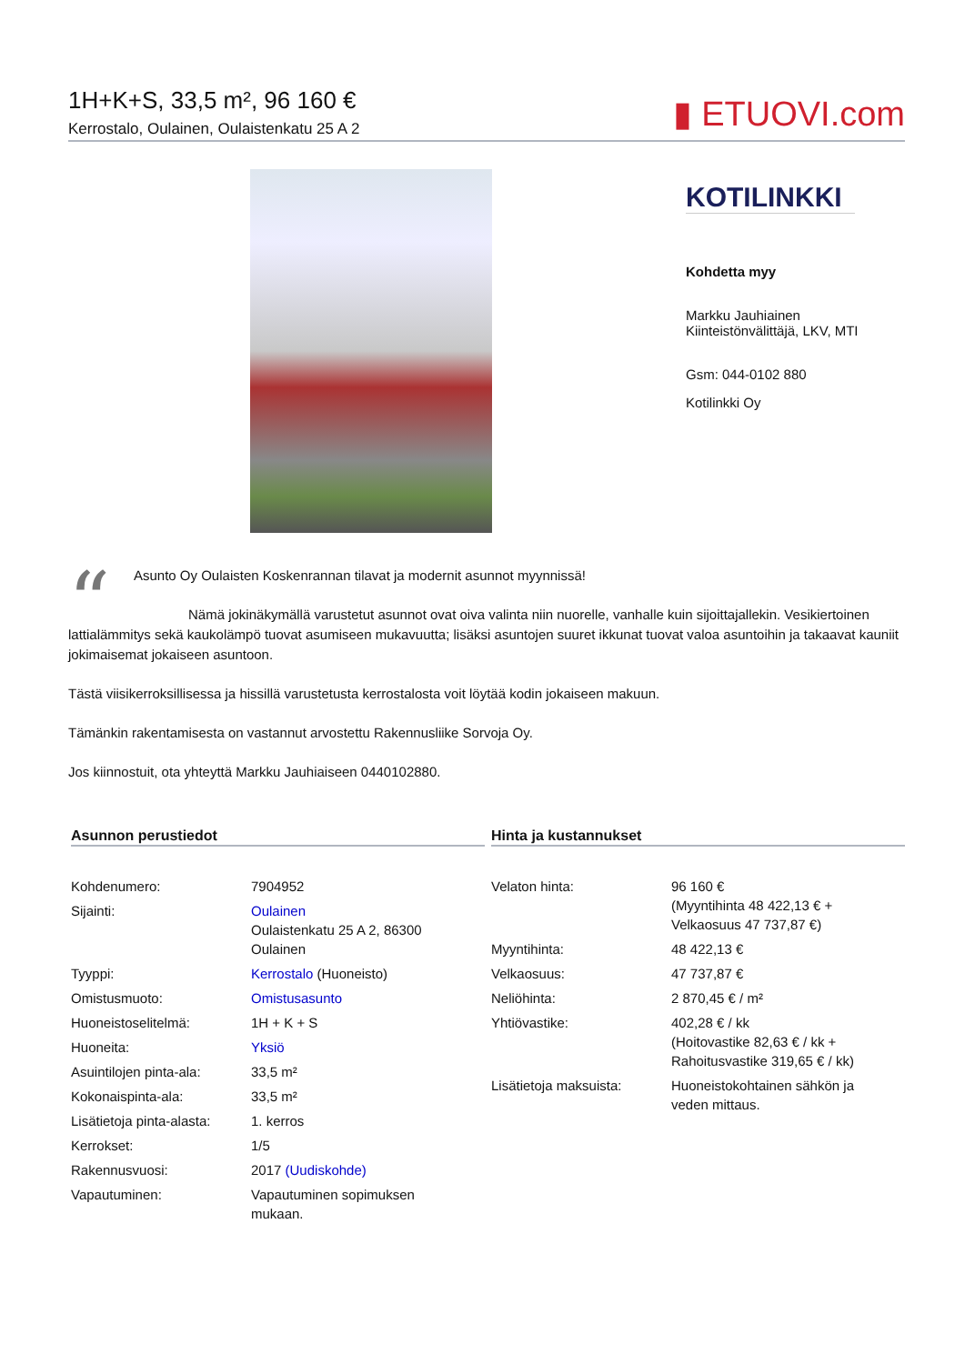1H+K+S, 33,5 m², 96 160 €
Kerrostalo, Oulainen, Oulaistenkatu 25 A 2
▮ ETUOVI.com
KOTILINKKI
Kohdetta myy
Markku Jauhiainen
Kiinteistönvälittäjä, LKV, MTI
Gsm: 044-0102 880
Kotilinkki Oy
“
Asunto Oy Oulaisten Koskenrannan tilavat ja modernit asunnot myynnissä!
Nämä jokinäkymällä varustetut asunnot ovat oiva valinta niin nuorelle, vanhalle kuin sijoittajallekin. Vesikiertoinen lattialämmitys sekä kaukolämpö tuovat asumiseen mukavuutta; lisäksi asuntojen suuret ikkunat tuovat valoa asuntoihin ja takaavat kauniit jokimaisemat jokaiseen asuntoon.
Tästä viisikerroksillisessa ja hissillä varustetusta kerrostalosta voit löytää kodin jokaiseen makuun.
Tämänkin rakentamisesta on vastannut arvostettu Rakennusliike Sorvoja Oy.
Jos kiinnostuit, ota yhteyttä Markku Jauhiaiseen 0440102880.
Asunnon perustiedot
| Kohdenumero: | 7904952 |
| Sijainti: | Oulainen Oulaistenkatu 25 A 2, 86300 Oulainen |
| Tyyppi: | Kerrostalo (Huoneisto) |
| Omistusmuoto: | Omistusasunto |
| Huoneistoselitelmä: | 1H + K + S |
| Huoneita: | Yksiö |
| Asuintilojen pinta-ala: | 33,5 m² |
| Kokonaispinta-ala: | 33,5 m² |
| Lisätietoja pinta-alasta: | 1. kerros |
| Kerrokset: | 1/5 |
| Rakennusvuosi: | 2017 (Uudiskohde) |
| Vapautuminen: | Vapautuminen sopimuksen mukaan. |
Hinta ja kustannukset
| Velaton hinta: | 96 160 € (Myyntihinta 48 422,13 € + Velkaosuus 47 737,87 €) |
| Myyntihinta: | 48 422,13 € |
| Velkaosuus: | 47 737,87 € |
| Neliöhinta: | 2 870,45 € / m² |
| Yhtiövastike: | 402,28 € / kk (Hoitovastike 82,63 € / kk + Rahoitusvastike 319,65 € / kk) |
| Lisätietoja maksuista: | Huoneistokohtainen sähkön ja veden mittaus. |